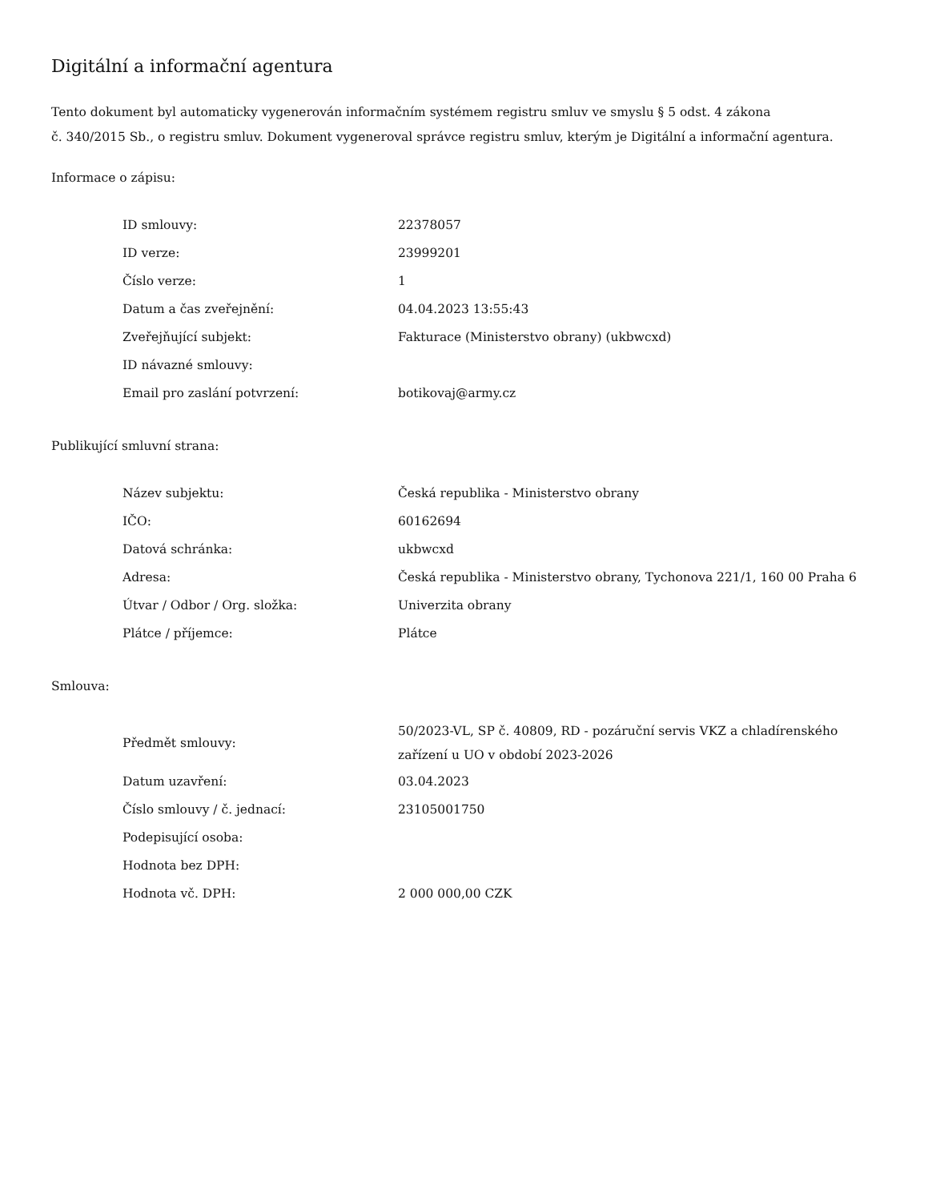Digitální a informační agentura
Tento dokument byl automaticky vygenerován informačním systémem registru smluv ve smyslu § 5 odst. 4 zákona
č. 340/2015 Sb., o registru smluv. Dokument vygeneroval správce registru smluv, kterým je Digitální a informační agentura.
Informace o zápisu:
| ID smlouvy: | 22378057 |
| ID verze: | 23999201 |
| Číslo verze: | 1 |
| Datum a čas zveřejnění: | 04.04.2023 13:55:43 |
| Zveřejňující subjekt: | Fakturace (Ministerstvo obrany) (ukbwcxd) |
| ID návazné smlouvy: | |
| Email pro zaslání potvrzení: | botikovaj@army.cz |
Publikující smluvní strana:
| Název subjektu: | Česká republika - Ministerstvo obrany |
| IČO: | 60162694 |
| Datová schránka: | ukbwcxd |
| Adresa: | Česká republika - Ministerstvo obrany, Tychonova 221/1, 160 00 Praha 6 |
| Útvar / Odbor / Org. složka: | Univerzita obrany |
| Plátce / příjemce: | Plátce |
Smlouva:
| Předmět smlouvy: | 50/2023-VL, SP č. 40809, RD - pozáruční servis VKZ a chladírenského zařízení u UO v období 2023-2026 |
| Datum uzavření: | 03.04.2023 |
| Číslo smlouvy / č. jednací: | 23105001750 |
| Podepisující osoba: | |
| Hodnota bez DPH: | |
| Hodnota vč. DPH: | 2 000 000,00 CZK |